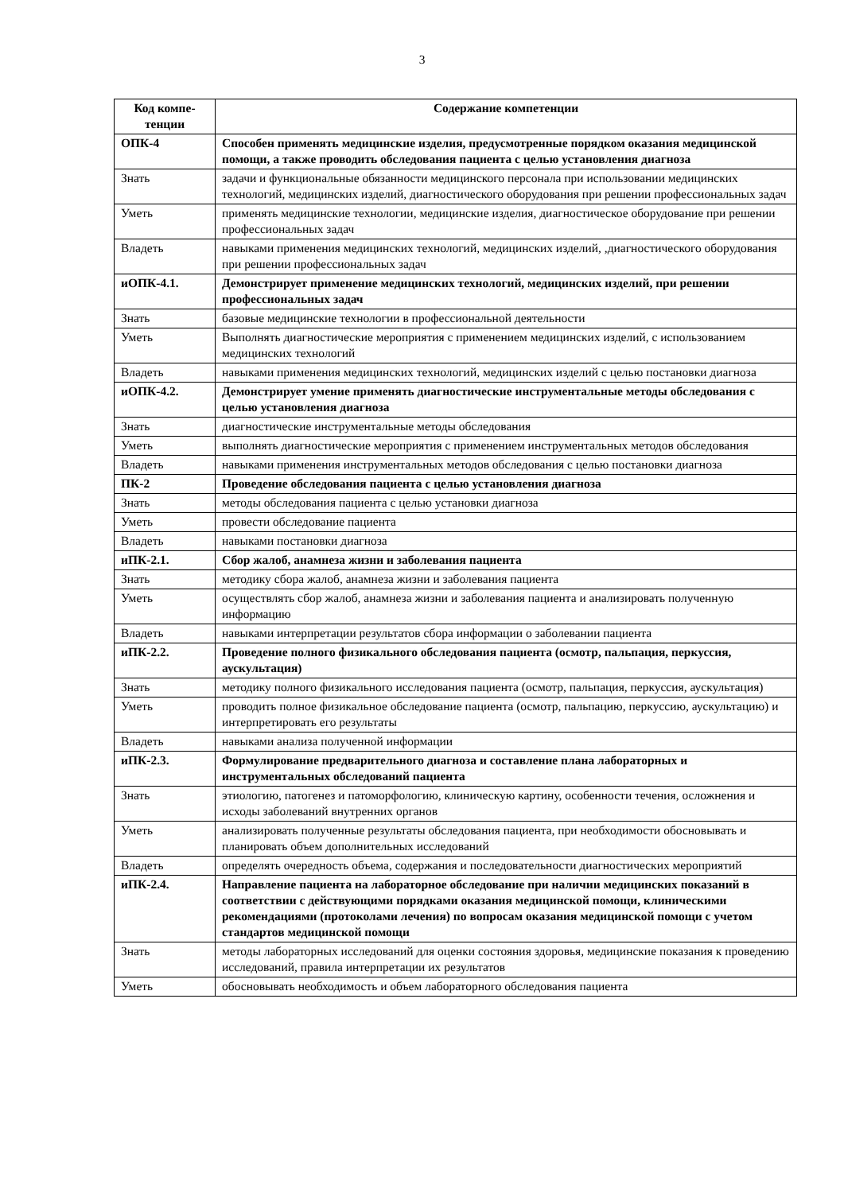3
| Код компе- тенции | Содержание компетенции |
| --- | --- |
| ОПК-4 | Способен применять медицинские изделия, предусмотренные порядком оказания медицинской помощи, а также проводить обследования пациента с целью установления диагноза |
| Знать | задачи и функциональные обязанности медицинского персонала при использовании медицинских технологий, медицинских изделий, диагностического оборудования при решении профессиональных задач |
| Уметь | применять медицинские технологии, медицинские изделия, диагностическое оборудование при решении профессиональных задач |
| Владеть | навыками применения медицинских технологий, медицинских изделий, ,диагностического оборудования при решении профессиональных задач |
| иОПК-4.1. | Демонстрирует применение медицинских технологий, медицинских изделий, при решении профессиональных задач |
| Знать | базовые медицинские технологии в профессиональной деятельности |
| Уметь | Выполнять диагностические мероприятия с применением медицинских изделий, с использованием медицинских технологий |
| Владеть | навыками применения медицинских технологий, медицинских изделий с целью постановки диагноза |
| иОПК-4.2. | Демонстрирует умение применять диагностические инструментальные методы обследования с целью установления диагноза |
| Знать | диагностические инструментальные методы обследования |
| Уметь | выполнять диагностические мероприятия с применением инструментальных методов обследования |
| Владеть | навыками применения инструментальных методов обследования с целью постановки диагноза |
| ПК-2 | Проведение обследования пациента с целью установления диагноза |
| Знать | методы обследования пациента с целью установки диагноза |
| Уметь | провести обследование пациента |
| Владеть | навыками постановки диагноза |
| иПК-2.1. | Сбор жалоб, анамнеза жизни и заболевания пациента |
| Знать | методику сбора жалоб, анамнеза жизни и заболевания пациента |
| Уметь | осуществлять сбор жалоб, анамнеза жизни и заболевания пациента и анализировать полученную информацию |
| Владеть | навыками интерпретации результатов сбора информации о заболевании пациента |
| иПК-2.2. | Проведение полного физикального обследования пациента (осмотр, пальпация, перкуссия, аускультация) |
| Знать | методику полного физикального исследования пациента (осмотр, пальпация, перкуссия, аускультация) |
| Уметь | проводить полное физикальное обследование пациента (осмотр, пальпацию, перкуссию, аускультацию) и интерпретировать его результаты |
| Владеть | навыками анализа полученной информации |
| иПК-2.3. | Формулирование предварительного диагноза и составление плана лабораторных и инструментальных обследований пациента |
| Знать | этиологию, патогенез и патоморфологию, клиническую картину, особенности течения, осложнения и исходы заболеваний внутренних органов |
| Уметь | анализировать полученные результаты обследования пациента, при необходимости обосновывать и планировать объем дополнительных исследований |
| Владеть | определять очередность объема, содержания и последовательности диагностических мероприятий |
| иПК-2.4. | Направление пациента на лабораторное обследование при наличии медицинских показаний в соответствии с действующими порядками оказания медицинской помощи, клиническими рекомендациями (протоколами лечения) по вопросам оказания медицинской помощи с учетом стандартов медицинской помощи |
| Знать | методы лабораторных исследований для оценки состояния здоровья, медицинские показания к проведению исследований, правила интерпретации их результатов |
| Уметь | обосновывать необходимость и объем лабораторного обследования пациента |